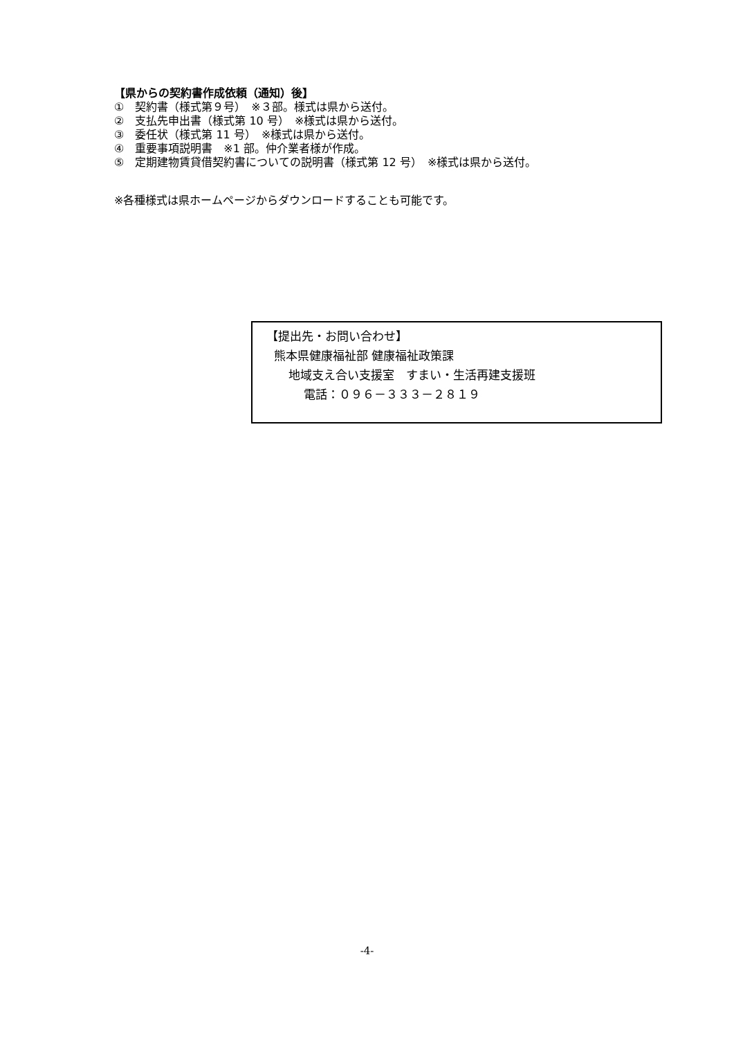【県からの契約書作成依頼（通知）後】
①　契約書（様式第９号）　※３部。様式は県から送付。
②　支払先申出書（様式第 10 号）　※様式は県から送付。
③　委任状（様式第 11 号）　※様式は県から送付。
④　重要事項説明書　※1 部。仲介業者様が作成。
⑤　定期建物賃貸借契約書についての説明書（様式第 12 号）　※様式は県から送付。
※各種様式は県ホームページからダウンロードすることも可能です。
【提出先・お問い合わせ】
熊本県健康福祉部 健康福祉政策課
地域支え合い支援室　すまい・生活再建支援班
電話：０９６－３３３－２８１９
-4-